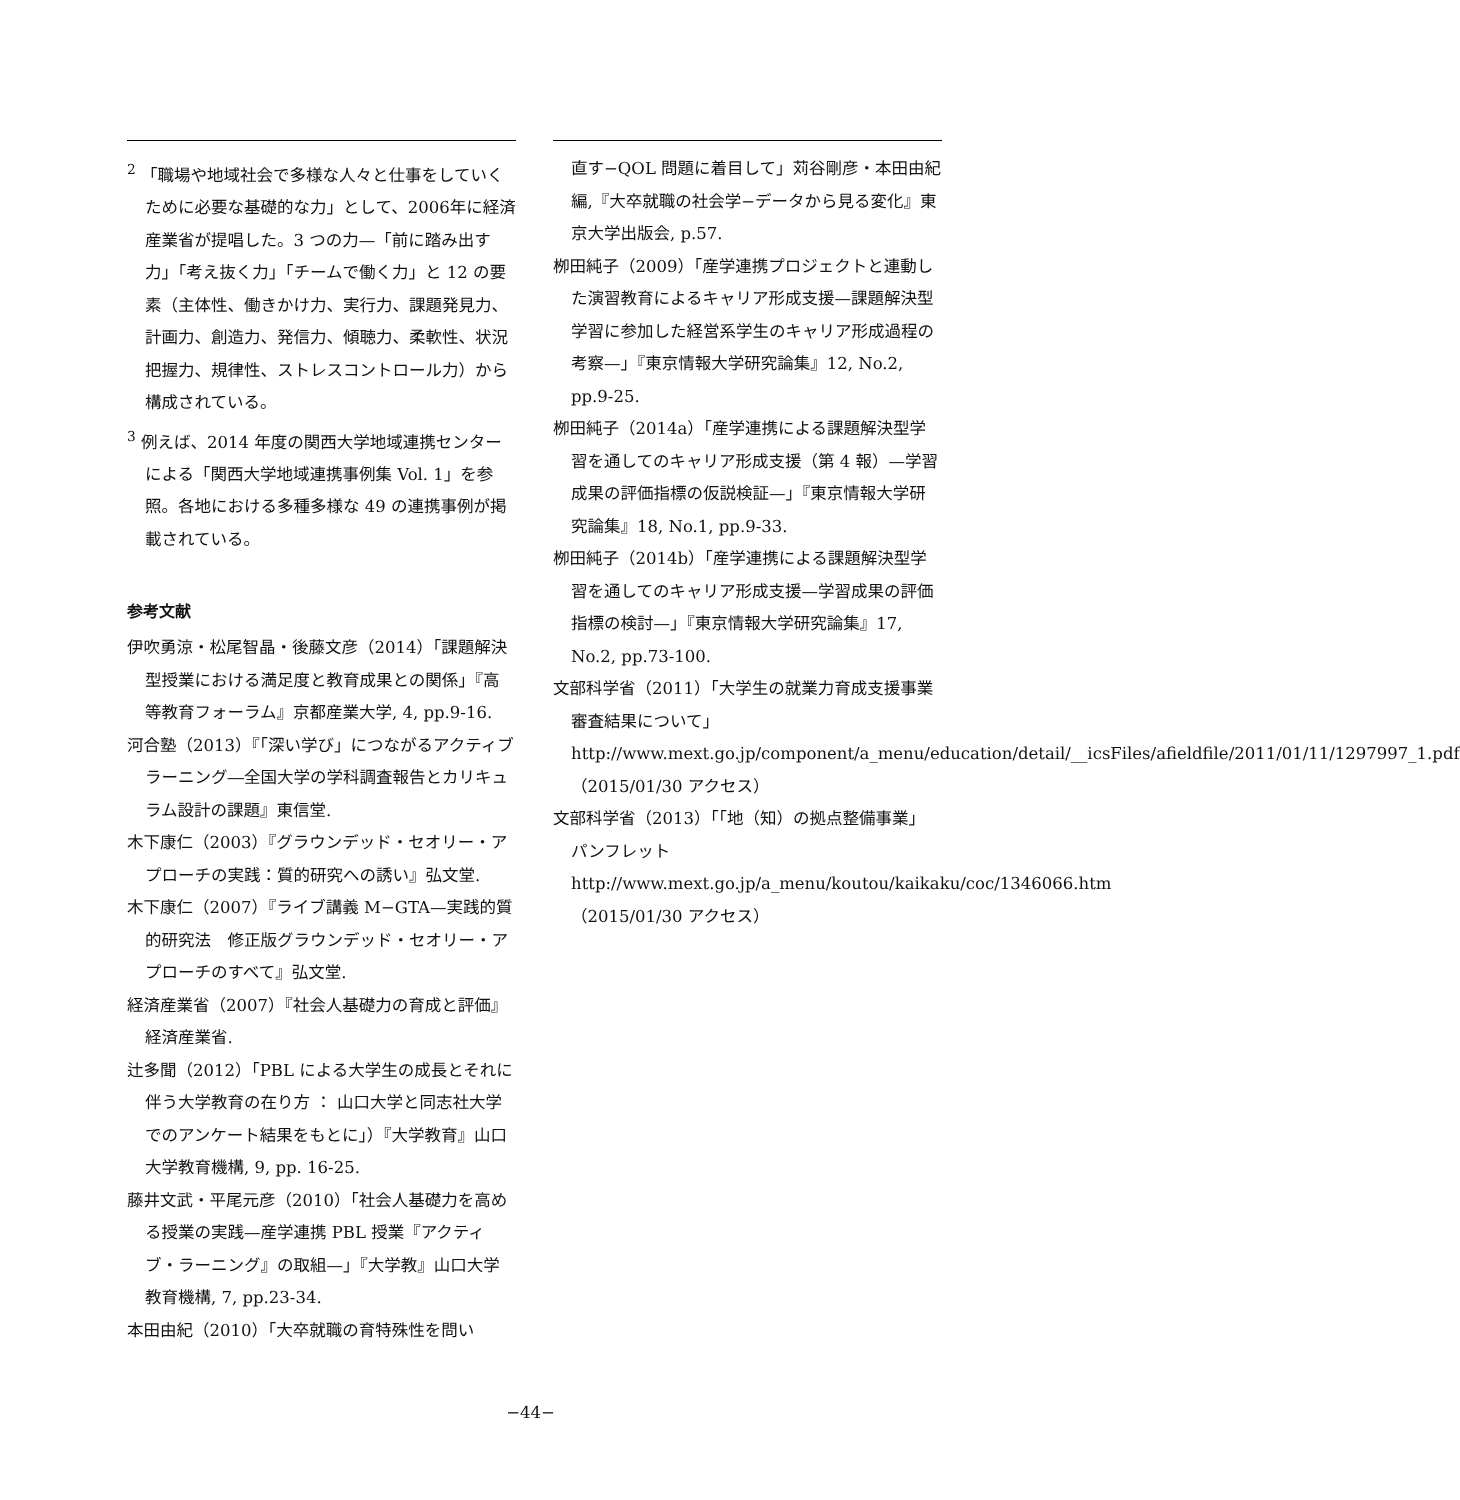<sup>2</sup> 「職場や地域社会で多様な人々と仕事をしていくために必要な基礎的な力」として、2006年に経済産業省が提唱した。3 つの力—「前に踏み出す力」「考え抜く力」「チームで働く力」と 12 の要素（主体性、働きかけ力、実行力、課題発見力、計画力、創造力、発信力、傾聴力、柔軟性、状況把握力、規律性、ストレスコントロール力）から構成されている。
<sup>3</sup> 例えば、2014 年度の関西大学地域連携センターによる「関西大学地域連携事例集 Vol. 1」を参照。各地における多種多様な 49 の連携事例が掲載されている。
参考文献
伊吹勇涼・松尾智晶・後藤文彦（2014）「課題解決型授業における満足度と教育成果との関係」『高等教育フォーラム』京都産業大学, 4, pp.9-16.
河合塾（2013）『「深い学び」につながるアクティブラーニング―全国大学の学科調査報告とカリキュラム設計の課題』東信堂.
木下康仁（2003）『グラウンデッド・セオリー・アプローチの実践：質的研究への誘い』弘文堂.
木下康仁（2007）『ライブ講義 M−GTA—実践的質的研究法　修正版グラウンデッド・セオリー・アプローチのすべて』弘文堂.
経済産業省（2007）『社会人基礎力の育成と評価』経済産業省.
辻多聞（2012）「PBL による大学生の成長とそれに伴う大学教育の在り方 ： 山口大学と同志社大学でのアンケート結果をもとに」）『大学教育』山口大学教育機構, 9, pp. 16-25.
藤井文武・平尾元彦（2010）「社会人基礎力を高める授業の実践—産学連携 PBL 授業『アクティブ・ラーニング』の取組—」『大学教』山口大学教育機構, 7, pp.23-34.
本田由紀（2010）「大卒就職の育特殊性を問い
直す−QOL 問題に着目して」苅谷剛彦・本田由紀編,『大卒就職の社会学−データから見る変化』東京大学出版会, p.57.
栁田純子（2009）「産学連携プロジェクトと連動した演習教育によるキャリア形成支援—課題解決型学習に参加した経営系学生のキャリア形成過程の考察—」『東京情報大学研究論集』12, No.2, pp.9-25.
栁田純子（2014a）「産学連携による課題解決型学習を通してのキャリア形成支援（第 4 報）—学習成果の評価指標の仮説検証—」『東京情報大学研究論集』18, No.1, pp.9-33.
栁田純子（2014b）「産学連携による課題解決型学習を通してのキャリア形成支援—学習成果の評価指標の検討—」『東京情報大学研究論集』17, No.2, pp.73-100.
文部科学省（2011）「大学生の就業力育成支援事業審査結果について」 http://www.mext.go.jp/component/a_menu/education/detail/__icsFiles/afieldfile/2011/01/11/1297997_1.pdf（2015/01/30 アクセス）
文部科学省（2013）「「地（知）の拠点整備事業」パンフレット http://www.mext.go.jp/a_menu/koutou/kaikaku/coc/1346066.htm（2015/01/30 アクセス）
−44−